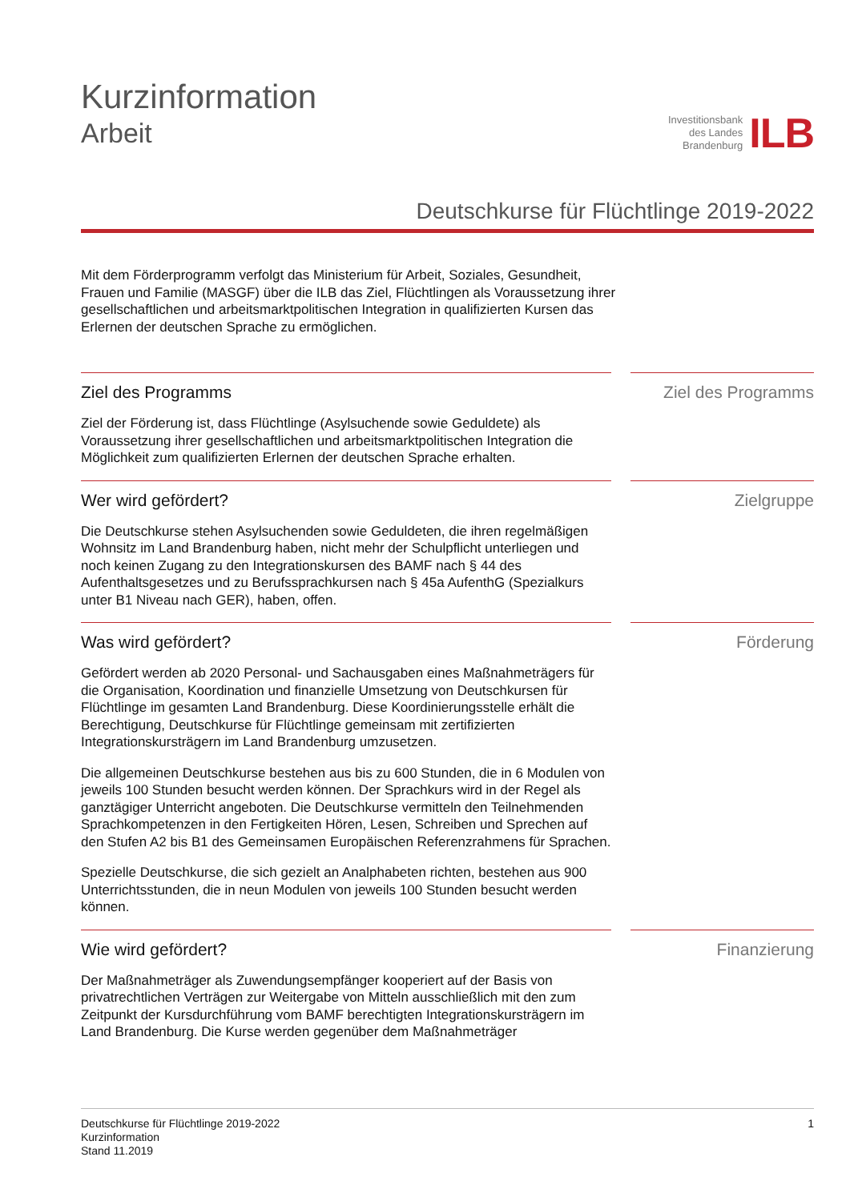Kurzinformation
Arbeit
Investitionsbank
des Landes
Brandenburg
ILB
Deutschkurse für Flüchtlinge 2019-2022
Mit dem Förderprogramm verfolgt das Ministerium für Arbeit, Soziales, Gesundheit, Frauen und Familie (MASGF) über die ILB das Ziel, Flüchtlingen als Voraussetzung ihrer gesellschaftlichen und arbeitsmarktpolitischen Integration in qualifizierten Kursen das Erlernen der deutschen Sprache zu ermöglichen.
Ziel des Programms
Ziel der Förderung ist, dass Flüchtlinge (Asylsuchende sowie Geduldete) als Voraussetzung ihrer gesellschaftlichen und arbeitsmarktpolitischen Integration die Möglichkeit zum qualifizierten Erlernen der deutschen Sprache erhalten.
Ziel des Programms
Wer wird gefördert?
Die Deutschkurse stehen Asylsuchenden sowie Geduldeten, die ihren regelmäßigen Wohnsitz im Land Brandenburg haben, nicht mehr der Schulpflicht unterliegen und noch keinen Zugang zu den Integrationskursen des BAMF nach § 44 des Aufenthaltsgesetzes und zu Berufssprachkursen nach § 45a AufenthG (Spezialkurs unter B1 Niveau nach GER), haben, offen.
Zielgruppe
Was wird gefördert?
Gefördert werden ab 2020 Personal- und Sachausgaben eines Maßnahmeträgers für die Organisation, Koordination und finanzielle Umsetzung von Deutschkursen für Flüchtlinge im gesamten Land Brandenburg. Diese Koordinierungsstelle erhält die Berechtigung, Deutschkurse für Flüchtlinge gemeinsam mit zertifizierten Integrationskursträgern im Land Brandenburg umzusetzen.
Die allgemeinen Deutschkurse bestehen aus bis zu 600 Stunden, die in 6 Modulen von jeweils 100 Stunden besucht werden können. Der Sprachkurs wird in der Regel als ganztägiger Unterricht angeboten. Die Deutschkurse vermitteln den Teilnehmenden Sprachkompetenzen in den Fertigkeiten Hören, Lesen, Schreiben und Sprechen auf den Stufen A2 bis B1 des Gemeinsamen Europäischen Referenzrahmens für Sprachen.
Spezielle Deutschkurse, die sich gezielt an Analphabeten richten, bestehen aus 900 Unterrichtsstunden, die in neun Modulen von jeweils 100 Stunden besucht werden können.
Förderung
Wie wird gefördert?
Der Maßnahmeträger als Zuwendungsempfänger kooperiert auf der Basis von privatrechtlichen Verträgen zur Weitergabe von Mitteln ausschließlich mit den zum Zeitpunkt der Kursdurchführung vom BAMF berechtigten Integrationskursträgern im Land Brandenburg. Die Kurse werden gegenüber dem Maßnahmeträger
Finanzierung
Deutschkurse für Flüchtlinge 2019-2022
Kurzinformation
Stand 11.2019
1